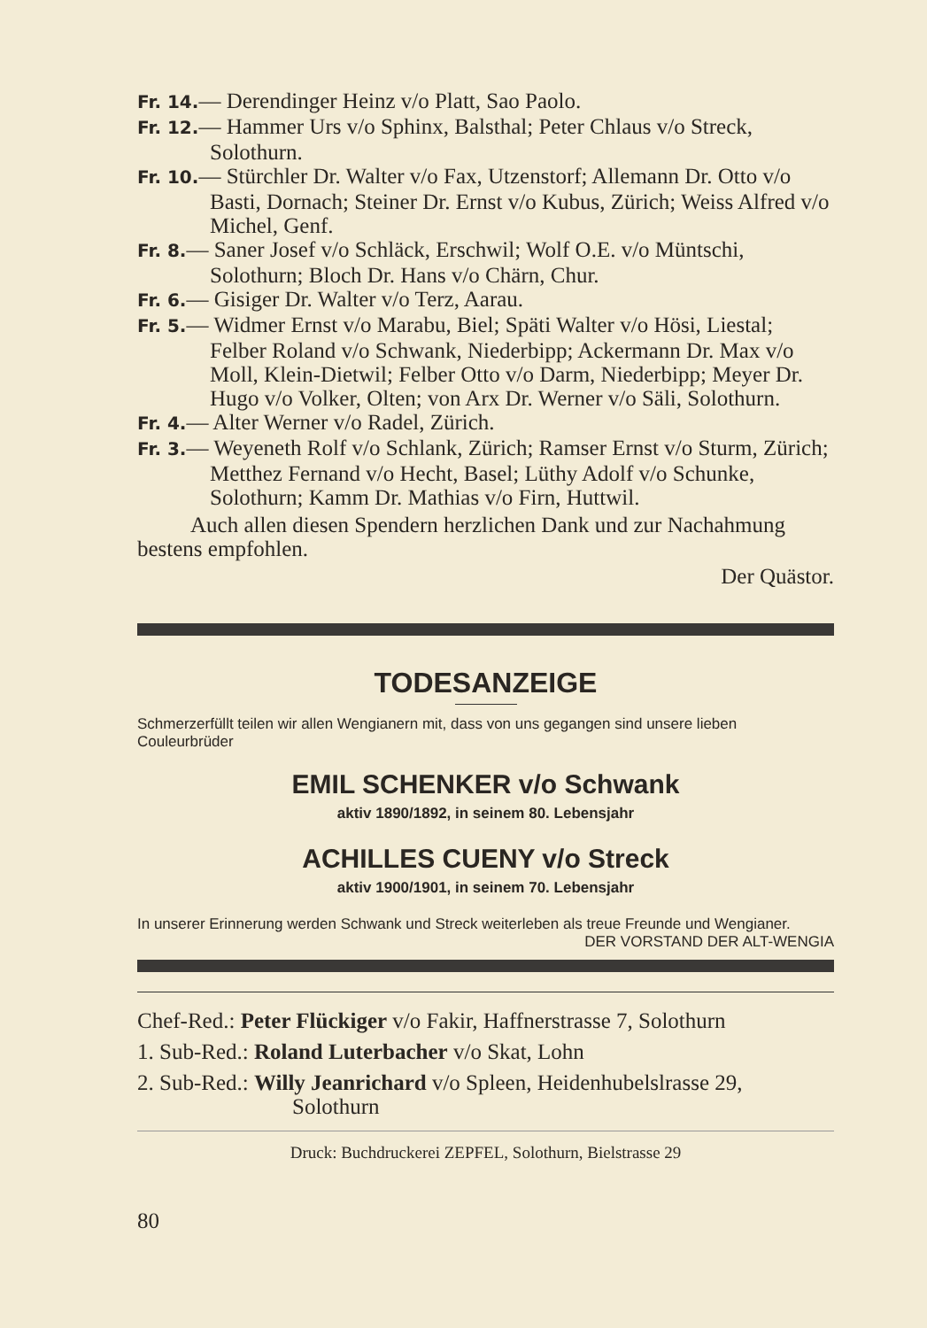Fr. 14.— Derendinger Heinz v/o Platt, Sao Paolo.
Fr. 12.— Hammer Urs v/o Sphinx, Balsthal; Peter Chlaus v/o Streck, Solothurn.
Fr. 10.— Stürchler Dr. Walter v/o Fax, Utzenstorf; Allemann Dr. Otto v/o Basti, Dornach; Steiner Dr. Ernst v/o Kubus, Zürich; Weiss Alfred v/o Michel, Genf.
Fr. 8.— Saner Josef v/o Schläck, Erschwil; Wolf O.E. v/o Müntschi, Solothurn; Bloch Dr. Hans v/o Chärn, Chur.
Fr. 6.— Gisiger Dr. Walter v/o Terz, Aarau.
Fr. 5.— Widmer Ernst v/o Marabu, Biel; Späti Walter v/o Hösi, Liestal; Felber Roland v/o Schwank, Niederbipp; Ackermann Dr. Max v/o Moll, Klein-Dietwil; Felber Otto v/o Darm, Niederbipp; Meyer Dr. Hugo v/o Volker, Olten; von Arx Dr. Werner v/o Säli, Solothurn.
Fr. 4.— Alter Werner v/o Radel, Zürich.
Fr. 3.— Weyeneth Rolf v/o Schlank, Zürich; Ramser Ernst v/o Sturm, Zürich; Metthez Fernand v/o Hecht, Basel; Lüthy Adolf v/o Schunke, Solothurn; Kamm Dr. Mathias v/o Firn, Huttwil.
Auch allen diesen Spendern herzlichen Dank und zur Nachahmung bestens empfohlen.
Der Quästor.
TODESANZEIGE
Schmerzerfüllt teilen wir allen Wengianern mit, dass von uns gegangen sind unsere lieben Couleurbrüder
EMIL SCHENKER v/o Schwank
aktiv 1890/1892, in seinem 80. Lebensjahr
ACHILLES CUENY v/o Streck
aktiv 1900/1901, in seinem 70. Lebensjahr
In unserer Erinnerung werden Schwank und Streck weiterleben als treue Freunde und Wengianer. DER VORSTAND DER ALT-WENGIA
Chef-Red.: Peter Flückiger v/o Fakir, Haffnerstrasse 7, Solothurn
1. Sub-Red.: Roland Luterbacher v/o Skat, Lohn
2. Sub-Red.: Willy Jeanrichard v/o Spleen, Heidenhubelslrasse 29, Solothurn
Druck: Buchdruckerei ZEPFEL, Solothurn, Bielstrasse 29
80